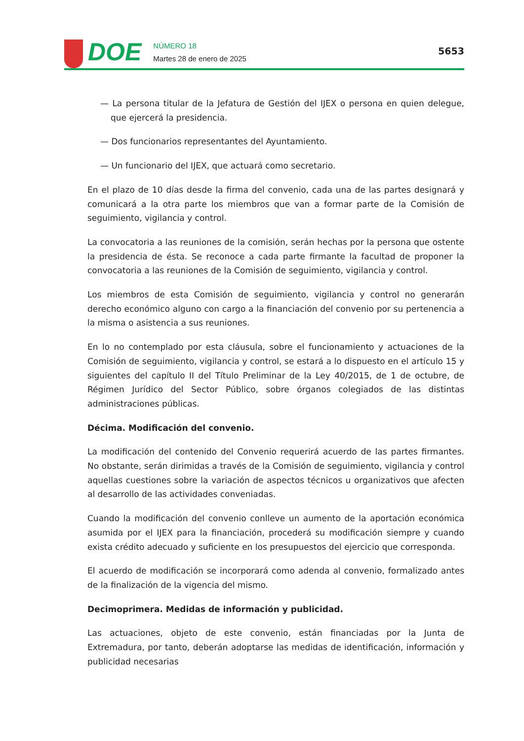DOE
NÚMERO 18
Martes 28 de enero de 2025
5653
— La persona titular de la Jefatura de Gestión del IJEX o persona en quien delegue, que ejercerá la presidencia.
— Dos funcionarios representantes del Ayuntamiento.
— Un funcionario del IJEX, que actuará como secretario.
En el plazo de 10 días desde la firma del convenio, cada una de las partes designará y comunicará a la otra parte los miembros que van a formar parte de la Comisión de seguimiento, vigilancia y control.
La convocatoria a las reuniones de la comisión, serán hechas por la persona que ostente la presidencia de ésta. Se reconoce a cada parte firmante la facultad de proponer la convocatoria a las reuniones de la Comisión de seguimiento, vigilancia y control.
Los miembros de esta Comisión de seguimiento, vigilancia y control no generarán derecho económico alguno con cargo a la financiación del convenio por su pertenencia a la misma o asistencia a sus reuniones.
En lo no contemplado por esta cláusula, sobre el funcionamiento y actuaciones de la Comisión de seguimiento, vigilancia y control, se estará a lo dispuesto en el artículo 15 y siguientes del capítulo II del Título Preliminar de la Ley 40/2015, de 1 de octubre, de Régimen Jurídico del Sector Público, sobre órganos colegiados de las distintas administraciones públicas.
Décima. Modificación del convenio.
La modificación del contenido del Convenio requerirá acuerdo de las partes firmantes. No obstante, serán dirimidas a través de la Comisión de seguimiento, vigilancia y control aquellas cuestiones sobre la variación de aspectos técnicos u organizativos que afecten al desarrollo de las actividades conveniadas.
Cuando la modificación del convenio conlleve un aumento de la aportación económica asumida por el IJEX para la financiación, procederá su modificación siempre y cuando exista crédito adecuado y suficiente en los presupuestos del ejercicio que corresponda.
El acuerdo de modificación se incorporará como adenda al convenio, formalizado antes de la finalización de la vigencia del mismo.
Decimoprimera. Medidas de información y publicidad.
Las actuaciones, objeto de este convenio, están financiadas por la Junta de Extremadura, por tanto, deberán adoptarse las medidas de identificación, información y publicidad necesarias